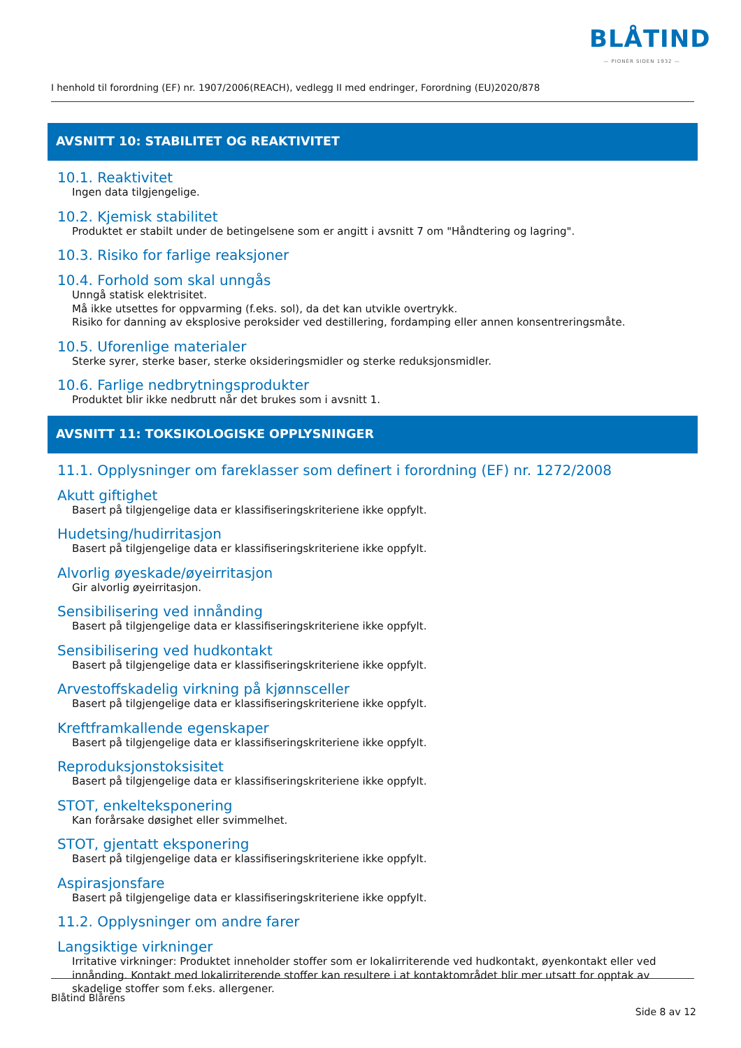BLÅTIND
— PIONÉR SIDEN 1932 —
I henhold til forordning (EF) nr. 1907/2006(REACH), vedlegg II med endringer, Forordning (EU)2020/878
AVSNITT 10: STABILITET OG REAKTIVITET
10.1. Reaktivitet
Ingen data tilgjengelige.
10.2. Kjemisk stabilitet
Produktet er stabilt under de betingelsene som er angitt i avsnitt 7 om "Håndtering og lagring".
10.3. Risiko for farlige reaksjoner
10.4. Forhold som skal unngås
Unngå statisk elektrisitet.
Må ikke utsettes for oppvarming (f.eks. sol), da det kan utvikle overtrykk.
Risiko for danning av eksplosive peroksider ved destillering, fordamping eller annen konsentreringsmåte.
10.5. Uforenlige materialer
Sterke syrer, sterke baser, sterke oksideringsmidler og sterke reduksjonsmidler.
10.6. Farlige nedbrytningsprodukter
Produktet blir ikke nedbrutt når det brukes som i avsnitt 1.
AVSNITT 11: TOKSIKOLOGISKE OPPLYSNINGER
11.1. Opplysninger om fareklasser som definert i forordning (EF) nr. 1272/2008
Akutt giftighet
Basert på tilgjengelige data er klassifiseringskriteriene ikke oppfylt.
Hudetsing/hudirritasjon
Basert på tilgjengelige data er klassifiseringskriteriene ikke oppfylt.
Alvorlig øyeskade/øyeirritasjon
Gir alvorlig øyeirritasjon.
Sensibilisering ved innånding
Basert på tilgjengelige data er klassifiseringskriteriene ikke oppfylt.
Sensibilisering ved hudkontakt
Basert på tilgjengelige data er klassifiseringskriteriene ikke oppfylt.
Arvestoffskadelig virkning på kjønnsceller
Basert på tilgjengelige data er klassifiseringskriteriene ikke oppfylt.
Kreftframkallende egenskaper
Basert på tilgjengelige data er klassifiseringskriteriene ikke oppfylt.
Reproduksjonstoksisitet
Basert på tilgjengelige data er klassifiseringskriteriene ikke oppfylt.
STOT, enkelteksponering
Kan forårsake døsighet eller svimmelhet.
STOT, gjentatt eksponering
Basert på tilgjengelige data er klassifiseringskriteriene ikke oppfylt.
Aspirasjonsfare
Basert på tilgjengelige data er klassifiseringskriteriene ikke oppfylt.
11.2. Opplysninger om andre farer
Langsiktige virkninger
Irritative virkninger: Produktet inneholder stoffer som er lokalirriterende ved hudkontakt, øyenkontakt eller ved innånding. Kontakt med lokalirriterende stoffer kan resultere i at kontaktområdet blir mer utsatt for opptak av skadelige stoffer som f.eks. allergener.
Blåtind Blårens
Side 8 av 12